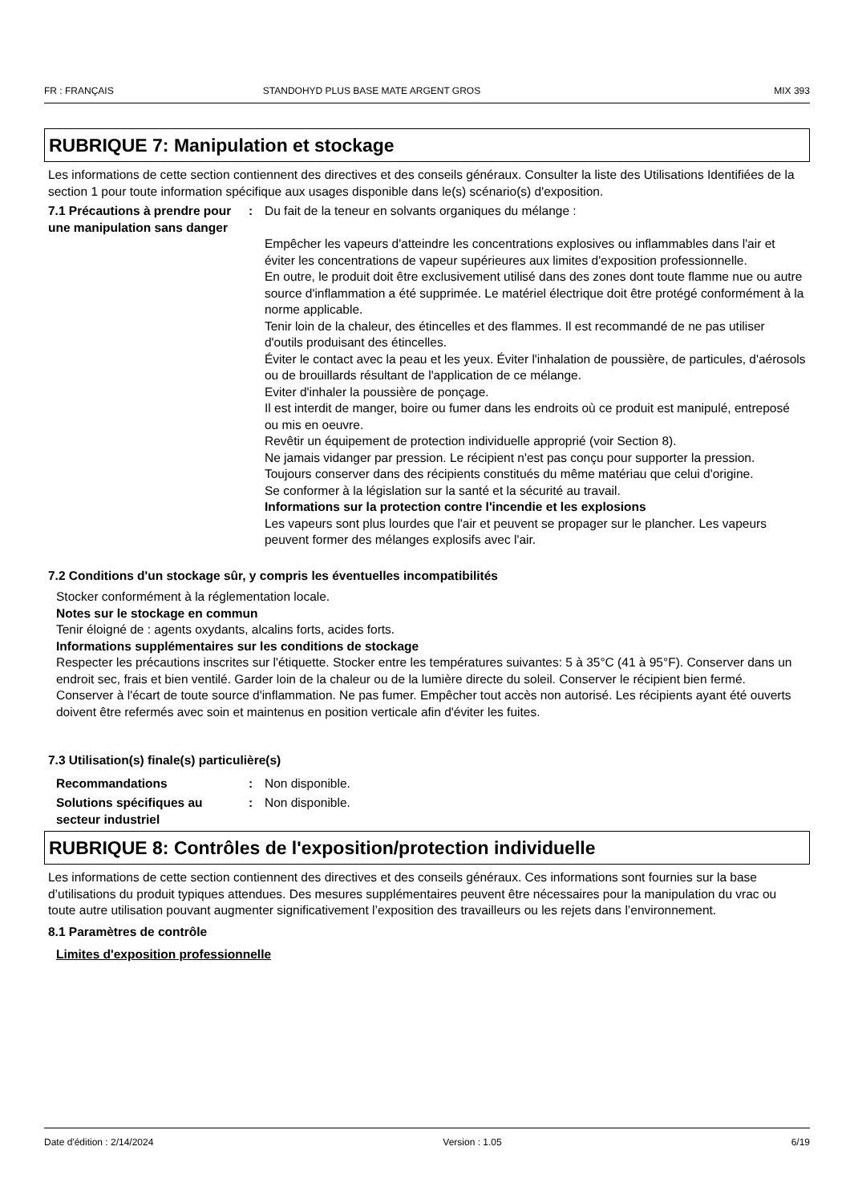FR : FRANÇAIS STANDOHYD PLUS BASE MATE ARGENT GROS MIX 393
RUBRIQUE 7: Manipulation et stockage
Les informations de cette section contiennent des directives et des conseils généraux. Consulter la liste des Utilisations Identifiées de la section 1 pour toute information spécifique aux usages disponible dans le(s) scénario(s) d'exposition.
7.1 Précautions à prendre pour une manipulation sans danger
: Du fait de la teneur en solvants organiques du mélange :
Empêcher les vapeurs d'atteindre les concentrations explosives ou inflammables dans l'air et éviter les concentrations de vapeur supérieures aux limites d'exposition professionnelle.
En outre, le produit doit être exclusivement utilisé dans des zones dont toute flamme nue ou autre source d'inflammation a été supprimée. Le matériel électrique doit être protégé conformément à la norme applicable.
Tenir loin de la chaleur, des étincelles et des flammes. Il est recommandé de ne pas utiliser d'outils produisant des étincelles.
Éviter le contact avec la peau et les yeux. Éviter l'inhalation de poussière, de particules, d'aérosols ou de brouillards résultant de l'application de ce mélange.
Eviter d'inhaler la poussière de ponçage.
Il est interdit de manger, boire ou fumer dans les endroits où ce produit est manipulé, entreposé ou mis en oeuvre.
Revêtir un équipement de protection individuelle approprié (voir Section 8).
Ne jamais vidanger par pression. Le récipient n'est pas conçu pour supporter la pression.
Toujours conserver dans des récipients constitués du même matériau que celui d'origine.
Se conformer à la législation sur la santé et la sécurité au travail.
Informations sur la protection contre l'incendie et les explosions
Les vapeurs sont plus lourdes que l'air et peuvent se propager sur le plancher. Les vapeurs peuvent former des mélanges explosifs avec l'air.
7.2 Conditions d'un stockage sûr, y compris les éventuelles incompatibilités
Stocker conformément à la réglementation locale.
Notes sur le stockage en commun
Tenir éloigné de : agents oxydants, alcalins forts, acides forts.
Informations supplémentaires sur les conditions de stockage
Respecter les précautions inscrites sur l'étiquette. Stocker entre les températures suivantes: 5 à 35°C (41 à 95°F). Conserver dans un endroit sec, frais et bien ventilé. Garder loin de la chaleur ou de la lumière directe du soleil. Conserver le récipient bien fermé.
Conserver à l'écart de toute source d'inflammation. Ne pas fumer. Empêcher tout accès non autorisé. Les récipients ayant été ouverts doivent être refermés avec soin et maintenus en position verticale afin d'éviter les fuites.
7.3 Utilisation(s) finale(s) particulière(s)
Recommandations : Non disponible.
Solutions spécifiques au secteur industriel
: Non disponible.
RUBRIQUE 8: Contrôles de l'exposition/protection individuelle
Les informations de cette section contiennent des directives et des conseils généraux. Ces informations sont fournies sur la base d’utilisations du produit typiques attendues. Des mesures supplémentaires peuvent être nécessaires pour la manipulation du vrac ou toute autre utilisation pouvant augmenter significativement l’exposition des travailleurs ou les rejets dans l’environnement.
8.1 Paramètres de contrôle
Limites d'exposition professionnelle
Date d'édition : 2/14/2024 Version : 1.05 6/19